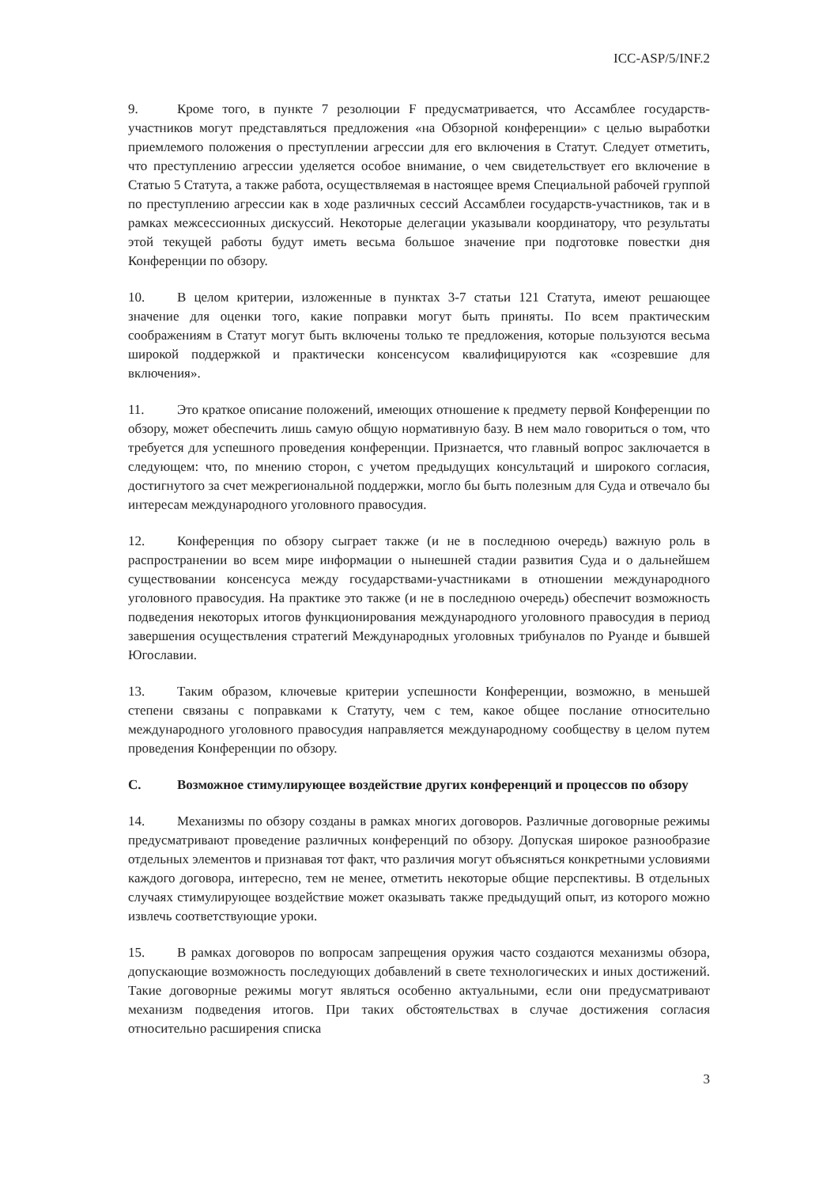ICC-ASP/5/INF.2
9. Кроме того, в пункте 7 резолюции F предусматривается, что Ассамблее государств-участников могут представляться предложения «на Обзорной конференции» с целью выработки приемлемого положения о преступлении агрессии для его включения в Статут. Следует отметить, что преступлению агрессии уделяется особое внимание, о чем свидетельствует его включение в Статью 5 Статута, а также работа, осуществляемая в настоящее время Специальной рабочей группой по преступлению агрессии как в ходе различных сессий Ассамблеи государств-участников, так и в рамках межсессионных дискуссий. Некоторые делегации указывали координатору, что результаты этой текущей работы будут иметь весьма большое значение при подготовке повестки дня Конференции по обзору.
10. В целом критерии, изложенные в пунктах 3-7 статьи 121 Статута, имеют решающее значение для оценки того, какие поправки могут быть приняты. По всем практическим соображениям в Статут могут быть включены только те предложения, которые пользуются весьма широкой поддержкой и практически консенсусом квалифицируются как «созревшие для включения».
11. Это краткое описание положений, имеющих отношение к предмету первой Конференции по обзору, может обеспечить лишь самую общую нормативную базу. В нем мало говориться о том, что требуется для успешного проведения конференции. Признается, что главный вопрос заключается в следующем: что, по мнению сторон, с учетом предыдущих консультаций и широкого согласия, достигнутого за счет межрегиональной поддержки, могло бы быть полезным для Суда и отвечало бы интересам международного уголовного правосудия.
12. Конференция по обзору сыграет также (и не в последнюю очередь) важную роль в распространении во всем мире информации о нынешней стадии развития Суда и о дальнейшем существовании консенсуса между государствами-участниками в отношении международного уголовного правосудия. На практике это также (и не в последнюю очередь) обеспечит возможность подведения некоторых итогов функционирования международного уголовного правосудия в период завершения осуществления стратегий Международных уголовных трибуналов по Руанде и бывшей Югославии.
13. Таким образом, ключевые критерии успешности Конференции, возможно, в меньшей степени связаны с поправками к Статуту, чем с тем, какое общее послание относительно международного уголовного правосудия направляется международному сообществу в целом путем проведения Конференции по обзору.
C. Возможное стимулирующее воздействие других конференций и процессов по обзору
14. Механизмы по обзору созданы в рамках многих договоров. Различные договорные режимы предусматривают проведение различных конференций по обзору. Допуская широкое разнообразие отдельных элементов и признавая тот факт, что различия могут объясняться конкретными условиями каждого договора, интересно, тем не менее, отметить некоторые общие перспективы. В отдельных случаях стимулирующее воздействие может оказывать также предыдущий опыт, из которого можно извлечь соответствующие уроки.
15. В рамках договоров по вопросам запрещения оружия часто создаются механизмы обзора, допускающие возможность последующих добавлений в свете технологических и иных достижений. Такие договорные режимы могут являться особенно актуальными, если они предусматривают механизм подведения итогов. При таких обстоятельствах в случае достижения согласия относительно расширения списка
3